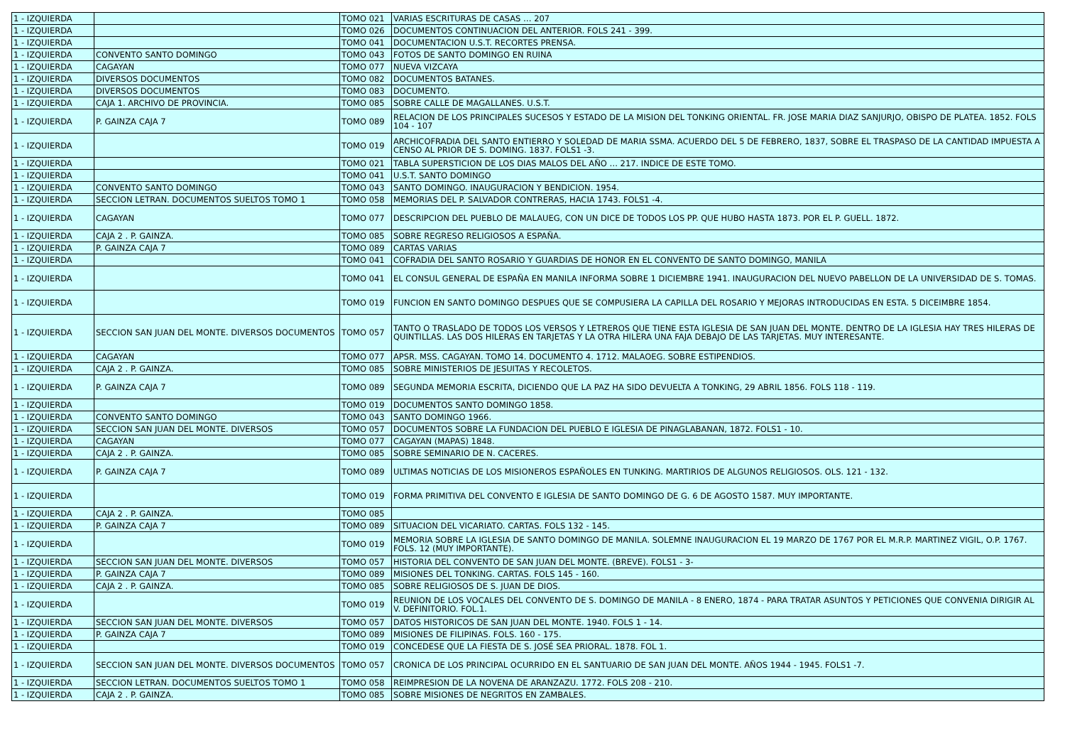| 1 - IZQUIERDA | | TOMO 021 | VARIAS ESCRITURAS DE CASAS … 207 |
| 1 - IZQUIERDA | | TOMO 026 | DOCUMENTOS CONTINUACION DEL ANTERIOR. FOLS 241 - 399. |
| 1 - IZQUIERDA | | TOMO 041 | DOCUMENTACION U.S.T. RECORTES PRENSA. |
| 1 - IZQUIERDA | CONVENTO SANTO DOMINGO | TOMO 043 | FOTOS DE SANTO DOMINGO EN RUINA |
| 1 - IZQUIERDA | CAGAYAN | TOMO 077 | NUEVA VIZCAYA |
| 1 - IZQUIERDA | DIVERSOS DOCUMENTOS | TOMO 082 | DOCUMENTOS BATANES. |
| 1 - IZQUIERDA | DIVERSOS DOCUMENTOS | TOMO 083 | DOCUMENTO. |
| 1 - IZQUIERDA | CAJA 1. ARCHIVO DE PROVINCIA. | TOMO 085 | SOBRE CALLE DE MAGALLANES. U.S.T. |
| 1 - IZQUIERDA | P. GAINZA CAJA 7 | TOMO 089 | RELACION DE LOS PRINCIPALES SUCESOS Y ESTADO DE LA MISION DEL TONKING ORIENTAL. FR. JOSE MARIA DIAZ SANJURJO, OBISPO DE PLATEA. 1852. FOLS 104 - 107 |
| 1 - IZQUIERDA | | TOMO 019 | ARCHICOFRADIA DEL SANTO ENTIERRO Y SOLEDAD DE MARIA SSMA. ACUERDO DEL 5 DE FEBRERO, 1837, SOBRE EL TRASPASO DE LA CANTIDAD IMPUESTA A CENSO AL PRIOR DE S. DOMING. 1837. FOLS1 -3. |
| 1 - IZQUIERDA | | TOMO 021 | TABLA SUPERSTICION DE LOS DIAS MALOS DEL AÑO … 217. INDICE DE ESTE TOMO. |
| 1 - IZQUIERDA | | TOMO 041 | U.S.T. SANTO DOMINGO |
| 1 - IZQUIERDA | CONVENTO SANTO DOMINGO | TOMO 043 | SANTO DOMINGO. INAUGURACION Y BENDICION. 1954. |
| 1 - IZQUIERDA | SECCION LETRAN. DOCUMENTOS SUELTOS TOMO 1 | TOMO 058 | MEMORIAS DEL P. SALVADOR CONTRERAS, HACIA 1743. FOLS1 -4. |
| 1 - IZQUIERDA | CAGAYAN | TOMO 077 | DESCRIPCION DEL PUEBLO DE MALAUEG, CON UN DICE DE TODOS LOS PP. QUE HUBO HASTA 1873. POR EL P. GUELL. 1872. |
| 1 - IZQUIERDA | CAJA 2 . P. GAINZA. | TOMO 085 | SOBRE REGRESO RELIGIOSOS A ESPAÑA. |
| 1 - IZQUIERDA | P. GAINZA CAJA 7 | TOMO 089 | CARTAS VARIAS |
| 1 - IZQUIERDA | | TOMO 041 | COFRADIA DEL SANTO ROSARIO Y GUARDIAS DE HONOR EN EL CONVENTO DE SANTO DOMINGO, MANILA |
| 1 - IZQUIERDA | | TOMO 041 | EL CONSUL GENERAL DE ESPAÑA EN MANILA INFORMA SOBRE 1 DICIEMBRE 1941. INAUGURACION DEL NUEVO PABELLON DE LA UNIVERSIDAD DE S. TOMAS. |
| 1 - IZQUIERDA | | TOMO 019 | FUNCION EN SANTO DOMINGO DESPUES QUE SE COMPUSIERA LA CAPILLA DEL ROSARIO Y MEJORAS INTRODUCIDAS EN ESTA. 5 DICEIMBRE 1854. |
| 1 - IZQUIERDA | SECCION SAN JUAN DEL MONTE. DIVERSOS DOCUMENTOS | TOMO 057 | TANTO O TRASLADO DE TODOS LOS VERSOS Y LETREROS QUE TIENE ESTA IGLESIA DE SAN JUAN DEL MONTE. DENTRO DE LA IGLESIA HAY TRES HILERAS DE QUINTILLAS. LAS DOS HILERAS EN TARJETAS Y LA OTRA HILERA UNA FAJA DEBAJO DE LAS TARJETAS. MUY INTERESANTE. |
| 1 - IZQUIERDA | CAGAYAN | TOMO 077 | APSR. MSS. CAGAYAN. TOMO 14. DOCUMENTO 4. 1712. MALAOEG. SOBRE ESTIPENDIOS. |
| 1 - IZQUIERDA | CAJA 2 . P. GAINZA. | TOMO 085 | SOBRE MINISTERIOS DE JESUITAS Y RECOLETOS. |
| 1 - IZQUIERDA | P. GAINZA CAJA 7 | TOMO 089 | SEGUNDA MEMORIA ESCRITA, DICIENDO QUE LA PAZ HA SIDO DEVUELTA A TONKING, 29 ABRIL 1856. FOLS 118 - 119. |
| 1 - IZQUIERDA | | TOMO 019 | DOCUMENTOS SANTO DOMINGO 1858. |
| 1 - IZQUIERDA | CONVENTO SANTO DOMINGO | TOMO 043 | SANTO DOMINGO 1966. |
| 1 - IZQUIERDA | SECCION SAN JUAN DEL MONTE. DIVERSOS | TOMO 057 | DOCUMENTOS SOBRE LA FUNDACION DEL PUEBLO E IGLESIA DE PINAGLABANAN, 1872. FOLS1 - 10. |
| 1 - IZQUIERDA | CAGAYAN | TOMO 077 | CAGAYAN (MAPAS) 1848. |
| 1 - IZQUIERDA | CAJA 2 . P. GAINZA. | TOMO 085 | SOBRE SEMINARIO DE N. CACERES. |
| 1 - IZQUIERDA | P. GAINZA CAJA 7 | TOMO 089 | ULTIMAS NOTICIAS DE LOS MISIONEROS ESPAÑOLES EN TUNKING. MARTIRIOS DE ALGUNOS RELIGIOSOS. OLS. 121 - 132. |
| 1 - IZQUIERDA | | TOMO 019 | FORMA PRIMITIVA DEL CONVENTO E IGLESIA DE SANTO DOMINGO DE G. 6 DE AGOSTO 1587. MUY IMPORTANTE. |
| 1 - IZQUIERDA | CAJA 2 . P. GAINZA. | TOMO 085 | |
| 1 - IZQUIERDA | P. GAINZA CAJA 7 | TOMO 089 | SITUACION DEL VICARIATO. CARTAS. FOLS 132 - 145. |
| 1 - IZQUIERDA | | TOMO 019 | MEMORIA SOBRE LA IGLESIA DE SANTO DOMINGO DE MANILA. SOLEMNE INAUGURACION EL 19 MARZO DE 1767 POR EL M.R.P. MARTINEZ VIGIL, O.P. 1767. FOLS. 12 (MUY IMPORTANTE). |
| 1 - IZQUIERDA | SECCION SAN JUAN DEL MONTE. DIVERSOS | TOMO 057 | HISTORIA DEL CONVENTO DE SAN JUAN DEL MONTE. (BREVE). FOLS1 - 3- |
| 1 - IZQUIERDA | P. GAINZA CAJA 7 | TOMO 089 | MISIONES DEL TONKING. CARTAS. FOLS 145 - 160. |
| 1 - IZQUIERDA | CAJA 2 . P. GAINZA. | TOMO 085 | SOBRE RELIGIOSOS DE S. JUAN DE DIOS. |
| 1 - IZQUIERDA | | TOMO 019 | REUNION DE LOS VOCALES DEL CONVENTO DE S. DOMINGO DE MANILA - 8 ENERO, 1874 - PARA TRATAR ASUNTOS Y PETICIONES QUE CONVENIA DIRIGIR AL V. DEFINITORIO. FOL.1. |
| 1 - IZQUIERDA | SECCION SAN JUAN DEL MONTE. DIVERSOS | TOMO 057 | DATOS HISTORICOS DE SAN JUAN DEL MONTE. 1940. FOLS 1 - 14. |
| 1 - IZQUIERDA | P. GAINZA CAJA 7 | TOMO 089 | MISIONES DE FILIPINAS. FOLS. 160 - 175. |
| 1 - IZQUIERDA | | TOMO 019 | CONCEDESE QUE LA FIESTA DE S. JOSÉ SEA PRIORAL. 1878. FOL 1. |
| 1 - IZQUIERDA | SECCION SAN JUAN DEL MONTE. DIVERSOS DOCUMENTOS | TOMO 057 | CRONICA DE LOS PRINCIPAL OCURRIDO EN EL SANTUARIO DE SAN JUAN DEL MONTE. AÑOS 1944 - 1945. FOLS1 -7. |
| 1 - IZQUIERDA | SECCION LETRAN. DOCUMENTOS SUELTOS TOMO 1 | TOMO 058 | REIMPRESION DE LA NOVENA DE ARANZAZU. 1772. FOLS 208 - 210. |
| 1 - IZQUIERDA | CAJA 2 . P. GAINZA. | TOMO 085 | SOBRE MISIONES DE NEGRITOS EN ZAMBALES. |